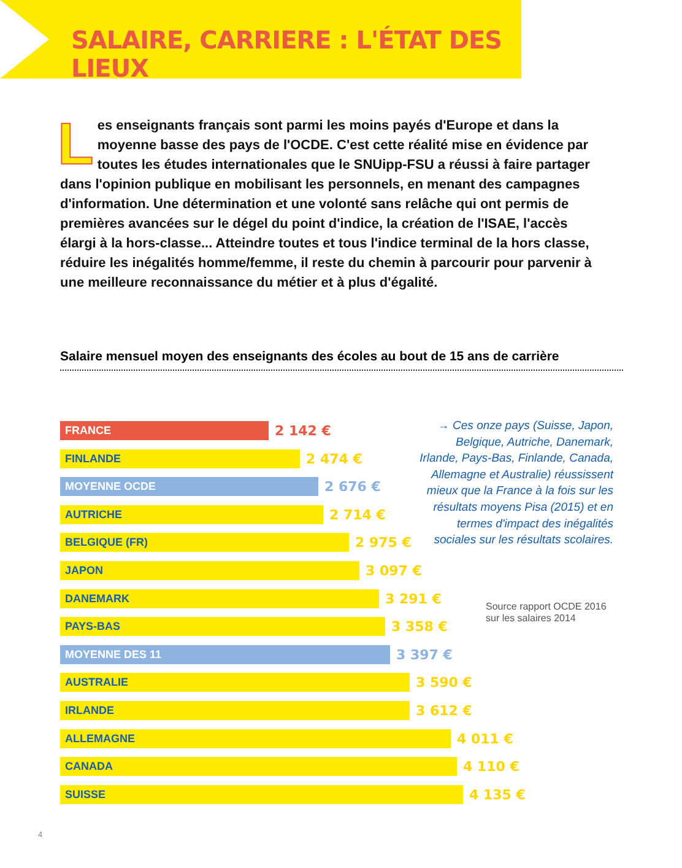SALAIRE, CARRIERE : L'ÉTAT DES LIEUX
Les enseignants français sont parmi les moins payés d'Europe et dans la moyenne basse des pays de l'OCDE. C'est cette réalité mise en évidence par toutes les études internationales que le SNUipp-FSU a réussi à faire partager dans l'opinion publique en mobilisant les personnels, en menant des campagnes d'information. Une détermination et une volonté sans relâche qui ont permis de premières avancées sur le dégel du point d'indice, la création de l'ISAE, l'accès élargi à la hors-classe... Atteindre toutes et tous l'indice terminal de la hors classe, réduire les inégalités homme/femme, il reste du chemin à parcourir pour parvenir à une meilleure reconnaissance du métier et à plus d'égalité.
Salaire mensuel moyen des enseignants des écoles au bout de 15 ans de carrière
FRANCE
2 142 €
FINLANDE
2 474 €
MOYENNE OCDE
2 676 €
AUTRICHE
2 714 €
BELGIQUE (FR)
2 975 €
JAPON
3 097 €
DANEMARK
3 291 €
PAYS-BAS
3 358 €
MOYENNE DES 11
3 397 €
AUSTRALIE
3 590 €
IRLANDE
3 612 €
ALLEMAGNE
4 011 €
CANADA
4 110 €
SUISSE
4 135 €
→ Ces onze pays (Suisse, Japon, Belgique, Autriche, Danemark, Irlande, Pays-Bas, Finlande, Canada, Allemagne et Australie) réussissent mieux que la France à la fois sur les résultats moyens Pisa (2015) et en termes d'impact des inégalités sociales sur les résultats scolaires.
Source rapport OCDE 2016
sur les salaires 2014
4